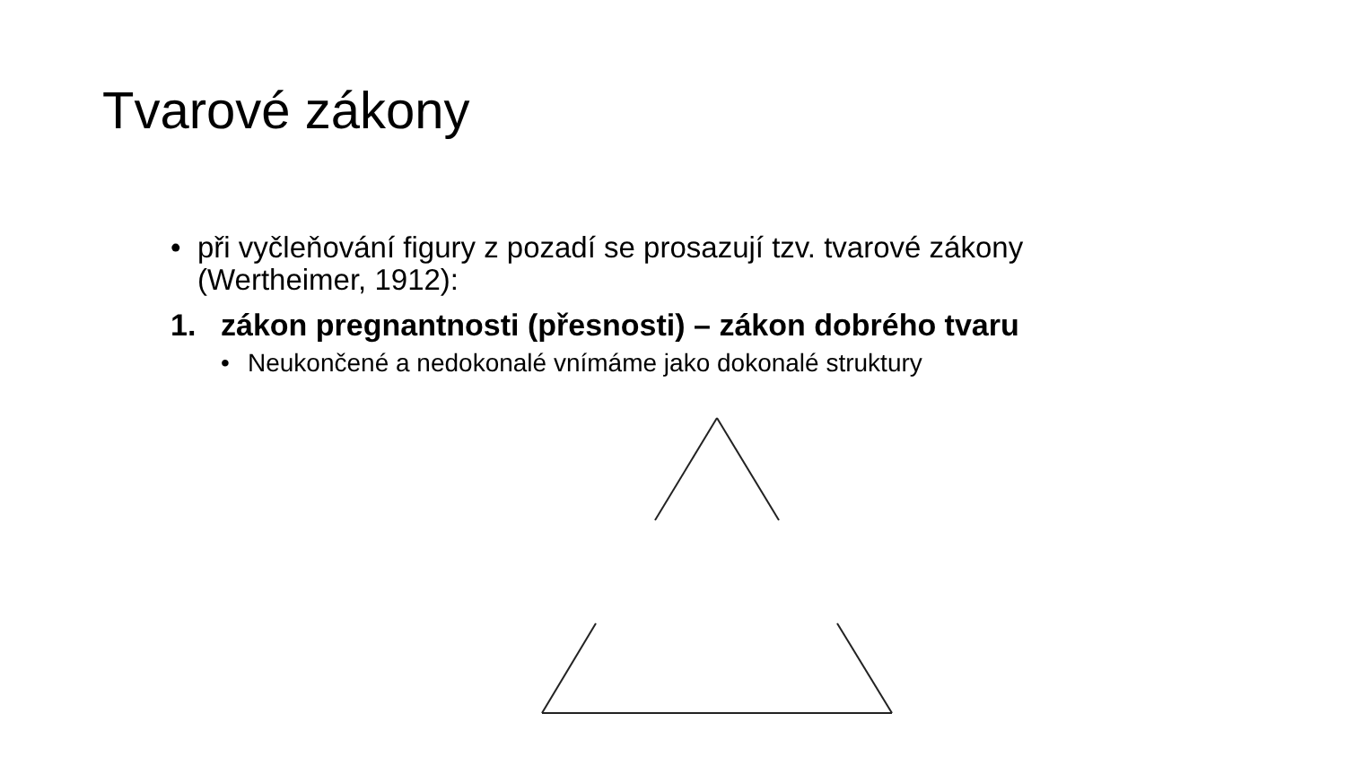Tvarové zákony
• při vyčleňování figury z pozadí se prosazují tzv. tvarové zákony
(Wertheimer, 1912):
1. zákon pregnantnosti (přesnosti) – zákon dobrého tvaru
• Neukončené a nedokonalé vnímáme jako dokonalé struktury